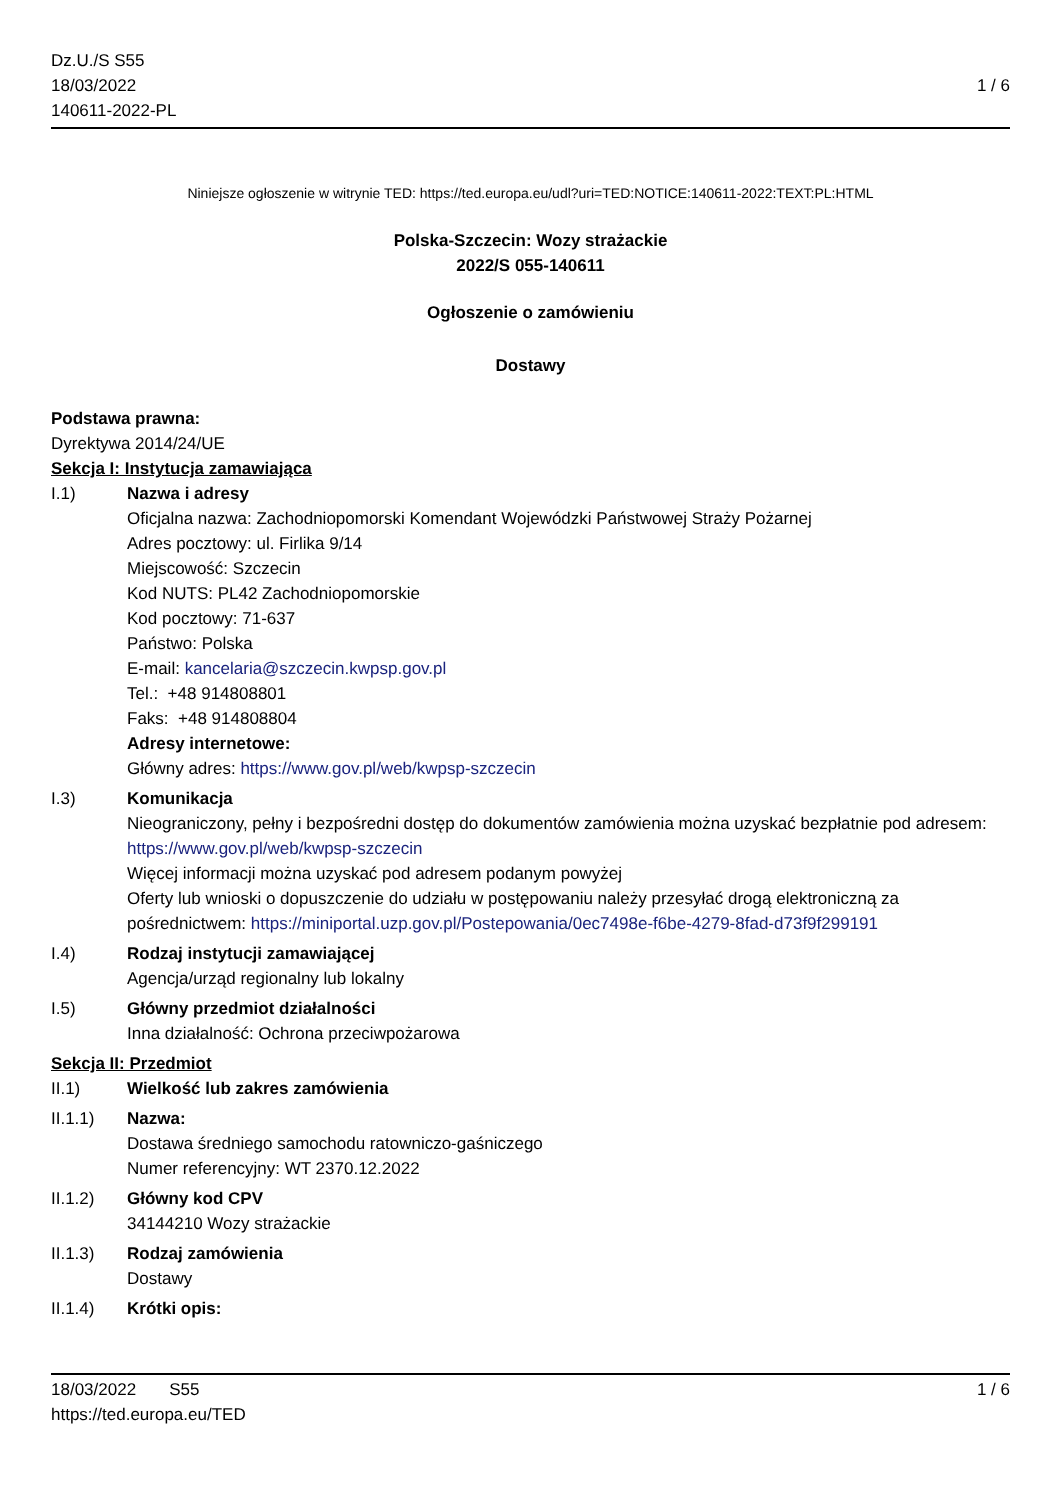Dz.U./S S55
18/03/2022
140611-2022-PL
1 / 6
Niniejsze ogłoszenie w witrynie TED: https://ted.europa.eu/udl?uri=TED:NOTICE:140611-2022:TEXT:PL:HTML
Polska-Szczecin: Wozy strażackie
2022/S 055-140611
Ogłoszenie o zamówieniu
Dostawy
Podstawa prawna:
Dyrektywa 2014/24/UE
Sekcja I: Instytucja zamawiająca
I.1) Nazwa i adresy
Oficjalna nazwa: Zachodniopomorski Komendant Wojewódzki Państwowej Straży Pożarnej
Adres pocztowy: ul. Firlika 9/14
Miejscowość: Szczecin
Kod NUTS: PL42 Zachodniopomorskie
Kod pocztowy: 71-637
Państwo: Polska
E-mail: kancelaria@szczecin.kwpsp.gov.pl
Tel.: +48 914808801
Faks: +48 914808804
Adresy internetowe:
Główny adres: https://www.gov.pl/web/kwpsp-szczecin
I.3) Komunikacja
Nieograniczony, pełny i bezpośredni dostęp do dokumentów zamówienia można uzyskać bezpłatnie pod adresem: https://www.gov.pl/web/kwpsp-szczecin
Więcej informacji można uzyskać pod adresem podanym powyżej
Oferty lub wnioski o dopuszczenie do udziału w postępowaniu należy przesyłać drogą elektroniczną za pośrednictwem: https://miniportal.uzp.gov.pl/Postepowania/0ec7498e-f6be-4279-8fad-d73f9f299191
I.4) Rodzaj instytucji zamawiającej
Agencja/urząd regionalny lub lokalny
I.5) Główny przedmiot działalności
Inna działalność: Ochrona przeciwpożarowa
Sekcja II: Przedmiot
II.1) Wielkość lub zakres zamówienia
II.1.1) Nazwa:
Dostawa średniego samochodu ratowniczo-gaśniczego
Numer referencyjny: WT 2370.12.2022
II.1.2) Główny kod CPV
34144210 Wozy strażackie
II.1.3) Rodzaj zamówienia
Dostawy
II.1.4) Krótki opis:
18/03/2022 S55 1 / 6
https://ted.europa.eu/TED